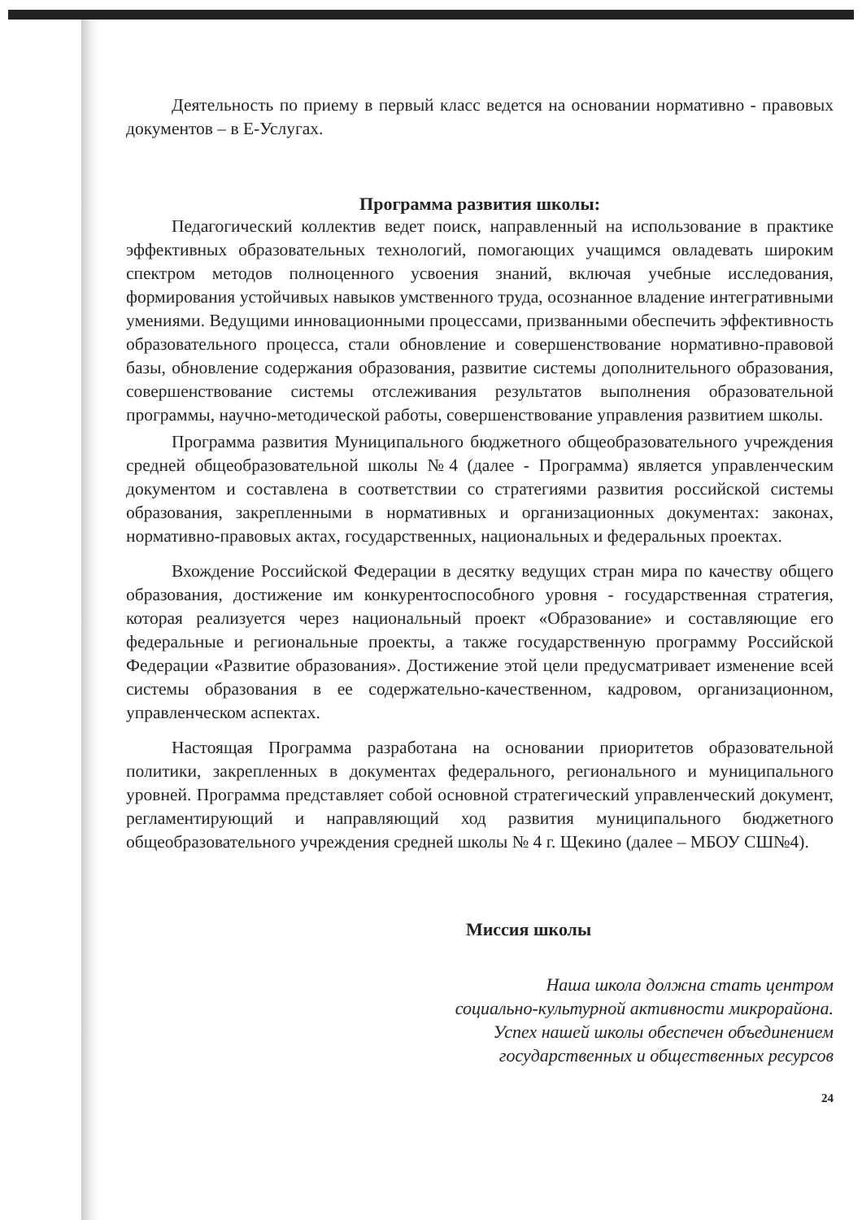Деятельность по приему в первый класс ведется на основании нормативно - правовых документов – в Е-Услугах.
Программа развития школы:
Педагогический коллектив ведет поиск, направленный на использование в практике эффективных образовательных технологий, помогающих учащимся овладевать широким спектром методов полноценного усвоения знаний, включая учебные исследования, формирования устойчивых навыков умственного труда, осознанное владение интегративными умениями. Ведущими инновационными процессами, призванными обеспечить эффективность образовательного процесса, стали обновление и совершенствование нормативно-правовой базы, обновление содержания образования, развитие системы дополнительного образования, совершенствование системы отслеживания результатов выполнения образовательной программы, научно-методической работы, совершенствование управления развитием школы.
Программа развития Муниципального бюджетного общеобразовательного учреждения средней общеобразовательной школы №4 (далее - Программа) является управленческим документом и составлена в соответствии со стратегиями развития российской системы образования, закрепленными в нормативных и организационных документах: законах, нормативно-правовых актах, государственных, национальных и федеральных проектах.
Вхождение Российской Федерации в десятку ведущих стран мира по качеству общего образования, достижение им конкурентоспособного уровня - государственная стратегия, которая реализуется через национальный проект «Образование» и составляющие его федеральные и региональные проекты, а также государственную программу Российской Федерации «Развитие образования». Достижение этой цели предусматривает изменение всей системы образования в ее содержательно-качественном, кадровом, организационном, управленческом аспектах.
Настоящая Программа разработана на основании приоритетов образовательной политики, закрепленных в документах федерального, регионального и муниципального уровней. Программа представляет собой основной стратегический управленческий документ, регламентирующий и направляющий ход развития муниципального бюджетного общеобразовательного учреждения средней школы № 4 г. Щекино (далее – МБОУ СШ№4).
Миссия школы
Наша школа должна стать центром
социально-культурной активности микрорайона.
Успех нашей школы обеспечен объединением
государственных и общественных ресурсов
24